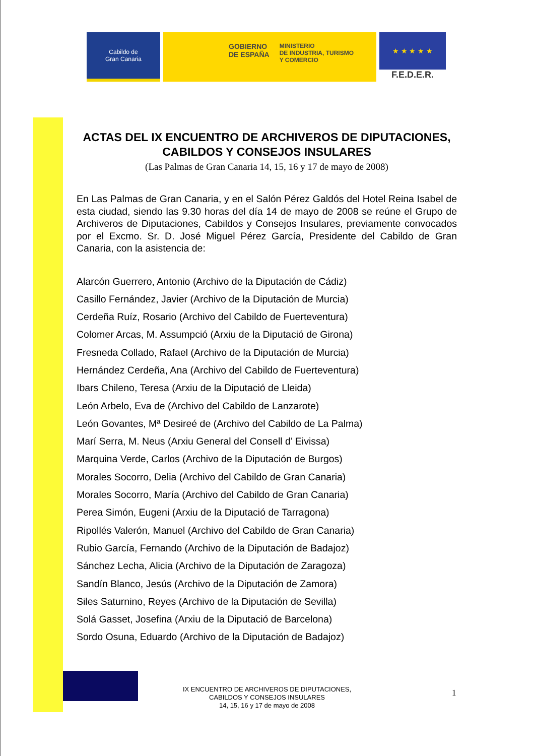Cabildo de
Gran Canaria
GOBIERNO
DE ESPAÑA
MINISTERIO
DE INDUSTRIA, TURISMO
Y COMERCIO
★ ★ ★ ★ ★
F.E.D.E.R.
ACTAS DEL IX ENCUENTRO DE ARCHIVEROS DE DIPUTACIONES, CABILDOS Y CONSEJOS INSULARES
(Las Palmas de Gran Canaria 14, 15, 16 y 17 de mayo de 2008)
En Las Palmas de Gran Canaria, y en el Salón Pérez Galdós del Hotel Reina Isabel de esta ciudad, siendo las 9.30 horas del día 14 de mayo de 2008 se reúne el Grupo de Archiveros de Diputaciones, Cabildos y Consejos Insulares, previamente convocados por el Excmo. Sr. D. José Miguel Pérez García, Presidente del Cabildo de Gran Canaria, con la asistencia de:
Alarcón Guerrero, Antonio (Archivo de la Diputación de Cádiz)
Casillo Fernández, Javier (Archivo de la Diputación de Murcia)
Cerdeña Ruíz, Rosario (Archivo del Cabildo de Fuerteventura)
Colomer Arcas, M. Assumpció (Arxiu de la Diputació de Girona)
Fresneda Collado, Rafael (Archivo de la Diputación de Murcia)
Hernández Cerdeña, Ana (Archivo del Cabildo de Fuerteventura)
Ibars Chileno, Teresa (Arxiu de la Diputació de Lleida)
León Arbelo, Eva de (Archivo del Cabildo de Lanzarote)
León Govantes, Mª Desireé de (Archivo del Cabildo de La Palma)
Marí Serra, M. Neus (Arxiu General del Consell d’ Eivissa)
Marquina Verde, Carlos (Archivo de la Diputación de Burgos)
Morales Socorro, Delia (Archivo del Cabildo de Gran Canaria)
Morales Socorro, María (Archivo del Cabildo de Gran Canaria)
Perea Simón, Eugeni (Arxiu de la Diputació de Tarragona)
Ripollés Valerón, Manuel (Archivo del Cabildo de Gran Canaria)
Rubio García, Fernando (Archivo de la Diputación de Badajoz)
Sánchez Lecha, Alicia (Archivo de la Diputación de Zaragoza)
Sandín Blanco, Jesús (Archivo de la Diputación de Zamora)
Siles Saturnino, Reyes (Archivo de la Diputación de Sevilla)
Solá Gasset, Josefina (Arxiu de la Diputació de Barcelona)
Sordo Osuna, Eduardo (Archivo de la Diputación de Badajoz)
IX ENCUENTRO DE ARCHIVEROS DE DIPUTACIONES,
CABILDOS Y CONSEJOS INSULARES
14, 15, 16 y 17 de mayo de 2008
1